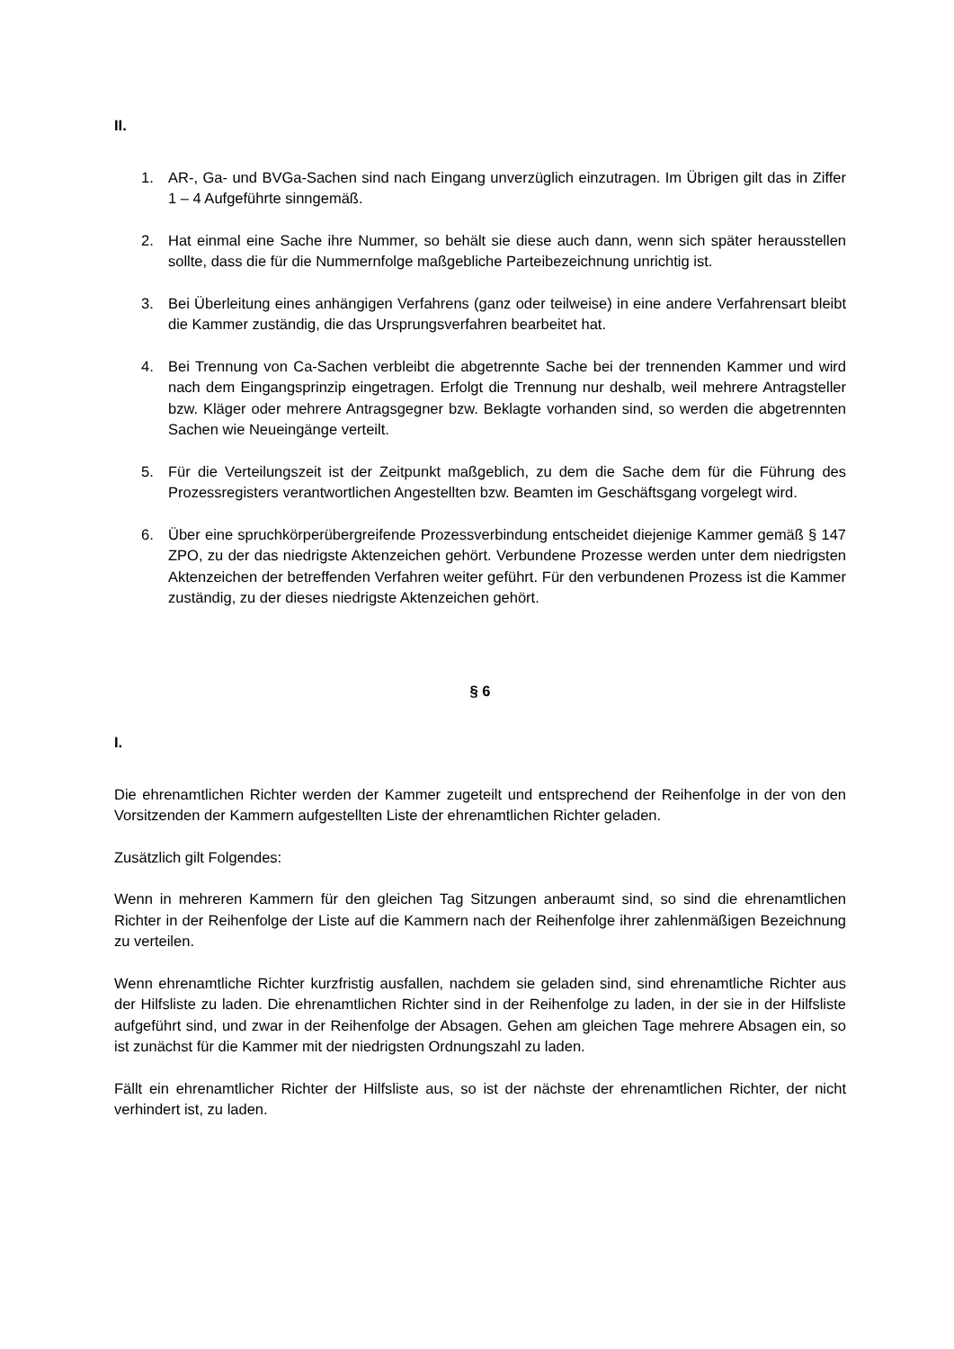II.
1. AR-, Ga- und BVGa-Sachen sind nach Eingang unverzüglich einzutragen. Im Übrigen gilt das in Ziffer 1 – 4 Aufgeführte sinngemäß.
2. Hat einmal eine Sache ihre Nummer, so behält sie diese auch dann, wenn sich später herausstellen sollte, dass die für die Nummernfolge maßgebliche Parteibezeichnung unrichtig ist.
3. Bei Überleitung eines anhängigen Verfahrens (ganz oder teilweise) in eine andere Verfahrensart bleibt die Kammer zuständig, die das Ursprungsverfahren bearbeitet hat.
4. Bei Trennung von Ca-Sachen verbleibt die abgetrennte Sache bei der trennenden Kammer und wird nach dem Eingangsprinzip eingetragen. Erfolgt die Trennung nur deshalb, weil mehrere Antragsteller bzw. Kläger oder mehrere Antragsgegner bzw. Beklagte vorhanden sind, so werden die abgetrennten Sachen wie Neueingänge verteilt.
5. Für die Verteilungszeit ist der Zeitpunkt maßgeblich, zu dem die Sache dem für die Führung des Prozessregisters verantwortlichen Angestellten bzw. Beamten im Geschäftsgang vorgelegt wird.
6. Über eine spruchkörperübergreifende Prozessverbindung entscheidet diejenige Kammer gemäß § 147 ZPO, zu der das niedrigste Aktenzeichen gehört. Verbundene Prozesse werden unter dem niedrigsten Aktenzeichen der betreffenden Verfahren weiter geführt. Für den verbundenen Prozess ist die Kammer zuständig, zu der dieses niedrigste Aktenzeichen gehört.
§ 6
I.
Die ehrenamtlichen Richter werden der Kammer zugeteilt und entsprechend der Reihenfolge in der von den Vorsitzenden der Kammern aufgestellten Liste der ehrenamtlichen Richter geladen.
Zusätzlich gilt Folgendes:
Wenn in mehreren Kammern für den gleichen Tag Sitzungen anberaumt sind, so sind die ehrenamtlichen Richter in der Reihenfolge der Liste auf die Kammern nach der Reihenfolge ihrer zahlenmäßigen Bezeichnung zu verteilen.
Wenn ehrenamtliche Richter kurzfristig ausfallen, nachdem sie geladen sind, sind ehrenamtliche Richter aus der Hilfsliste zu laden. Die ehrenamtlichen Richter sind in der Reihenfolge zu laden, in der sie in der Hilfsliste aufgeführt sind, und zwar in der Reihenfolge der Absagen. Gehen am gleichen Tage mehrere Absagen ein, so ist zunächst für die Kammer mit der niedrigsten Ordnungszahl zu laden.
Fällt ein ehrenamtlicher Richter der Hilfsliste aus, so ist der nächste der ehrenamtlichen Richter, der nicht verhindert ist, zu laden.